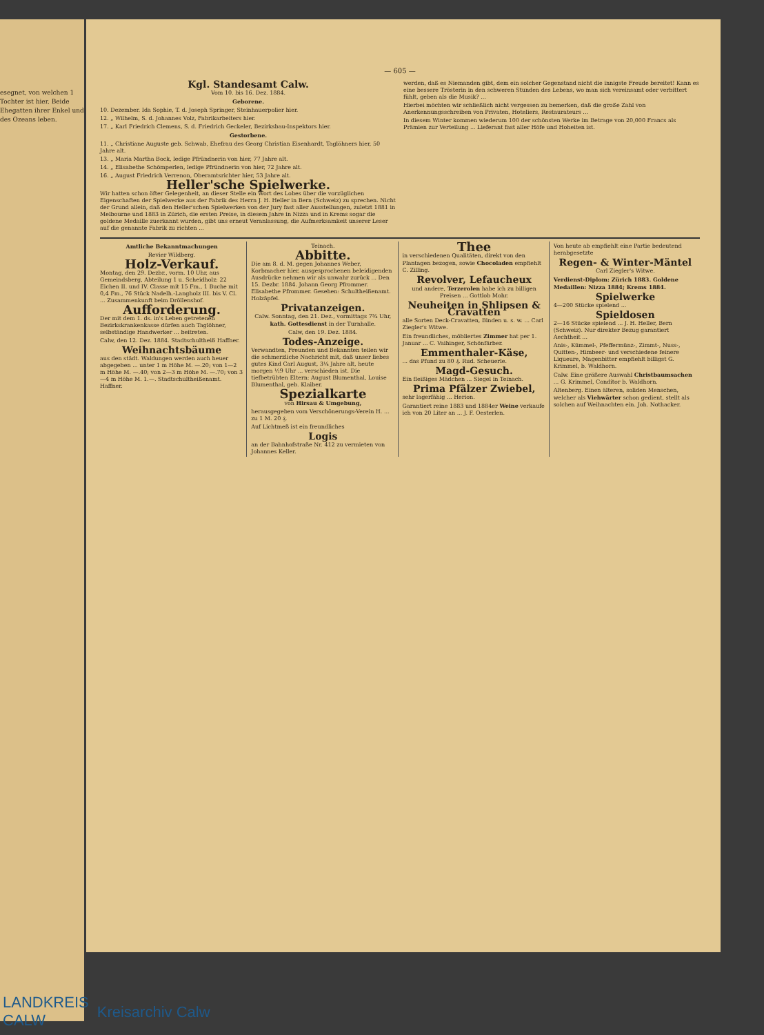esegnet, von welchen 1 Tochter ist hier. Beide Ehegatten ihrer Enkel und des Ozeans leben.
— 605 —
Kgl. Standesamt Calw.
Vom 10. bis 16. Dez. 1884.
Geborene.
10. Dezember. Ida Sophie, T. d. Joseph Springer, Steinhauerpolier hier.
12. „ Wilhelm, S. d. Johannes Volz, Fabrikarbeiters hier.
17. „ Karl Friedrich Clemens, S. d. Friedrich Geckeler, Bezirksbau-Inspektors hier.
Gestorbene.
11. „ Christiane Auguste geb. Schwab, Ehefrau des Georg Christian Eisenhardt, Taglöhners hier, 50 Jahre alt.
13. „ Maria Martha Bock, ledige Pfründnerin von hier, 77 Jahre alt.
14. „ Elisabethe Schömperlen, ledige Pfründnerin von hier, 72 Jahre alt.
16. „ August Friedrich Verrenon, Oberamtsrichter hier, 53 Jahre alt.
Heller'sche Spielwerke.
Wir hatten schon öfter Gelegenheit, an dieser Stelle ein Wort des Lobes über die vorzüglichen Eigenschaften der Spielwerke aus der Fabrik des Herrn J. H. Heller in Bern (Schweiz) zu sprechen. Nicht der Grund allein, daß den Heller'schen Spielwerken von der Jury fast aller Ausstellungen, zuletzt 1881 in Melbourne und 1883 in Zürich, die ersten Preise, in diesem Jahre in Nizza und in Krems sogar die goldene Medaille zuerkannt wurden, gibt uns erneut Veranlassung, die Aufmerksamkeit unserer Leser auf die genannte Fabrik zu richten ...
werden, daß es Niemanden gibt, dem ein solcher Gegenstand nicht die innigste Freude bereitet! Kann es eine bessere Trösterin in den schweren Stunden des Lebens, wo man sich vereinsamt oder verbittert fühlt, geben als die Musik? ...
Hierbei möchten wir schließlich nicht vergessen zu bemerken, daß die große Zahl von Anerkennungsschreiben von Privaten, Hoteliers, Restaurateurs ...
In diesem Winter kommen wiederum 100 der schönsten Werke im Betrage von 20,000 Francs als Prämien zur Verteilung ... Lieferant fast aller Höfe und Hoheiten ist.
Amtliche Bekanntmachungen
Revier Wildberg.
Holz-Verkauf.
Montag, den 29. Dezbr., vorm. 10 Uhr, aus Gemeindsberg, Abteilung 1 u. Scheidholz: 22 Eichen II. und IV. Classe mit 15 Fm., 1 Buche mit 0,4 Fm., 76 Stück Nadelh.-Langholz III. bis V. Cl. ... Zusammenkunft beim Dröllenshof.
Aufforderung.
Der mit dem 1. ds. in's Leben getretenen Bezirkskrankenkasse dürfen auch Taglöhner, selbständige Handwerker ... beitreten.
Calw, den 12. Dez. 1884. Stadtschultheiß Haffner.
Weihnachtsbäume
aus den städt. Waldungen werden auch heuer abgegeben ... unter 1 m Höhe M. —.20; von 1—2 m Höhe M. —.40; von 2—3 m Höhe M. —.70; von 3—4 m Höhe M. 1.—. Stadtschultheißenamt. Haffner.
Teinach.
Abbitte.
Die am 8. d. M. gegen Johannes Weber, Korbmacher hier, ausgesprochenen beleidigenden Ausdrücke nehmen wir als unwahr zurück ... Den 15. Dezbr. 1884. Johann Georg Pfrommer. Elisabethe Pfrommer. Gesehen: Schultheißenamt. Holzäpfel.
Privatanzeigen.
Calw. Sonntag, den 21. Dez., vormittags 7¾ Uhr, kath. Gottesdienst in der Turnhalle.
Calw, den 19. Dez. 1884.
Todes-Anzeige.
Verwandten, Freunden und Bekannten teilen wir die schmerzliche Nachricht mit, daß unser liebes gutes Kind Carl August, 3¼ Jahre alt, heute morgen ½9 Uhr ... verschieden ist. Die tiefbetrübten Eltern: August Blumenthal, Louise Blumenthal, geb. Klaiber.
Spezialkarte
von Hirsau & Umgebung,
herausgegeben vom Verschönerungs-Verein H. ... zu 1 M. 20 ₰.
Auf Lichtmeß ist ein freundliches
Logis
an der Bahnhofstraße Nr. 412 zu vermieten von Johannes Keller.
Thee
in verschiedenen Qualitäten, direkt von den Plantagen bezogen, sowie Chocoladen empfiehlt C. Zilling.
Revolver, Lefaucheux
und andere, Terzerolen habe ich zu billigen Preisen ... Gottlob Mohr.
Neuheiten in Shlipsen & Cravatten
alle Sorten Deck-Cravatten, Binden u. s. w. ... Carl Ziegler's Witwe.
Ein freundliches, möbliertes Zimmer hat per 1. Januar ... C. Vaihinger, Schönfärber.
Emmenthaler-Käse,
... das Pfund zu 80 ₰. Rud. Scheuerle.
Magd-Gesuch.
Ein fleißiges Mädchen ... Siegel in Teinach.
Prima Pfälzer Zwiebel,
sehr lagerfähig ... Herion.
Garantiert reine 1883 und 1884er Weine verkaufe ich von 20 Liter an ... J. F. Oesterlen.
Von heute ab empfiehlt eine Partie bedeutend herabgesetzte
Regen- & Winter-Mäntel
Carl Ziegler's Witwe.
Verdienst-Diplom: Zürich 1883. Goldene Medaillen: Nizza 1884; Krems 1884.
Spielwerke
4—200 Stücke spielend ...
Spieldosen
2—16 Stücke spielend ... J. H. Heller, Bern (Schweiz). Nur direkter Bezug garantiert Aechtheit ...
Anis-, Kümmel-, Pfeffermünz-, Zimmt-, Nuss-, Quitten-, Himbeer- und verschiedene feinere Liqueure, Magenbitter empfiehlt billigst G. Krimmel, b. Waldhorn.
Calw. Eine größere Auswahl Christbaumsachen ... G. Krimmel, Conditor b. Waldhorn.
Altenberg. Einen älteren, soliden Menschen, welcher als Viehwärter schon gedient, stellt als solchen auf Weihnachten ein. Joh. Nothacker.
LANDKREIS
CALW Kreisarchiv Calw